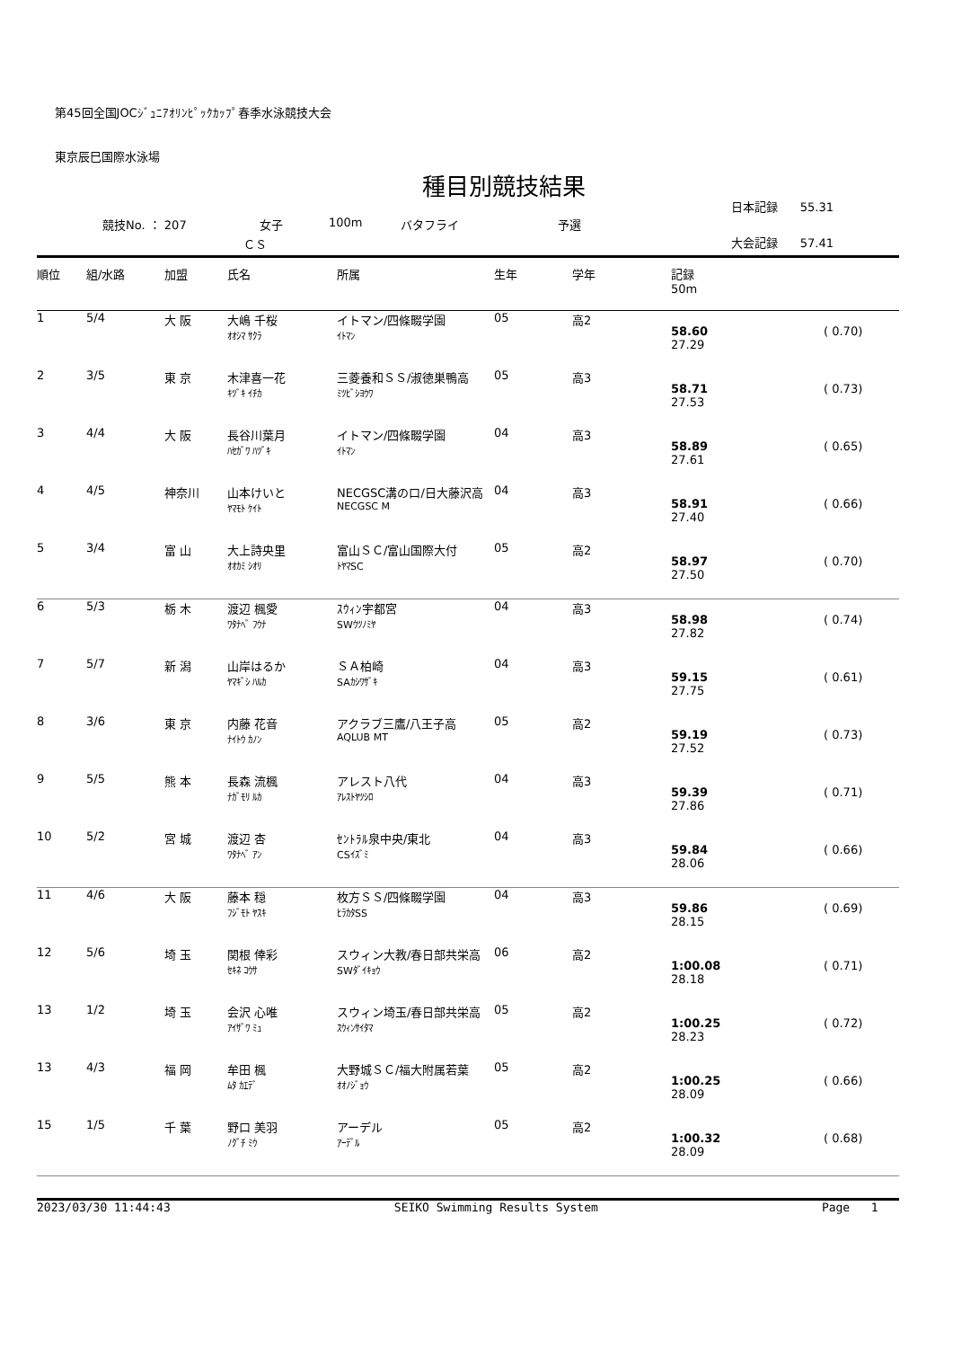第45回全国JOCｼﾞｭﾆｱｵﾘﾝﾋﾟｯｸｶｯﾌﾟ春季水泳競技大会
東京辰巳国際水泳場
種目別競技結果
競技No. ： 207 女子 100m バタフライ 予選
ＣＳ
日本記録 55.31
大会記録 57.41
| 順位 | 組/水路 | 加盟 | 氏名 | 所属 | 生年 | 学年 | 記録 50m | |
| --- | --- | --- | --- | --- | --- | --- | --- | --- |
| 1 | 5/4 | 大 阪 | 大嶋 千桜 ｵｵｼﾏ ｻｸﾗ | イトマン/四條畷学園 ｲﾄﾏﾝ | 05 | 高2 | 58.60 27.29 | ( 0.70) |
| 2 | 3/5 | 東 京 | 木津喜一花 ｷﾂﾞｷ ｲﾁｶ | 三菱養和ＳＳ/淑徳巣鴨高 ﾐﾂﾋﾞｼﾖｳﾜ | 05 | 高3 | 58.71 27.53 | ( 0.73) |
| 3 | 4/4 | 大 阪 | 長谷川葉月 ﾊｾｶﾞﾜ ﾊﾂﾞｷ | イトマン/四條畷学園 ｲﾄﾏﾝ | 04 | 高3 | 58.89 27.61 | ( 0.65) |
| 4 | 4/5 | 神奈川 | 山本けいと ﾔﾏﾓﾄ ｹｲﾄ | NECGSC溝の口/日大藤沢高 NECGSC M | 04 | 高3 | 58.91 27.40 | ( 0.66) |
| 5 | 3/4 | 富 山 | 大上詩央里 ｵｵｶﾐ ｼｵﾘ | 富山ＳＣ/富山国際大付 ﾄﾔﾏSC | 05 | 高2 | 58.97 27.50 | ( 0.70) |
| 6 | 5/3 | 栃 木 | 渡辺 楓愛 ﾜﾀﾅﾍﾞ ﾌｳﾅ | ｽｳｨﾝ宇都宮 SWｳﾂﾉﾐﾔ | 04 | 高3 | 58.98 27.82 | ( 0.74) |
| 7 | 5/7 | 新 潟 | 山岸はるか ﾔﾏｷﾞｼ ﾊﾙｶ | ＳＡ柏崎 SAｶｼﾜｻﾞｷ | 04 | 高3 | 59.15 27.75 | ( 0.61) |
| 8 | 3/6 | 東 京 | 内藤 花音 ﾅｲﾄｳ ｶﾉﾝ | アクラブ三鷹/八王子高 AQLUB MT | 05 | 高2 | 59.19 27.52 | ( 0.73) |
| 9 | 5/5 | 熊 本 | 長森 流楓 ﾅｶﾞﾓﾘ ﾙｶ | アレスト八代 ｱﾚｽﾄﾔﾂｼﾛ | 04 | 高3 | 59.39 27.86 | ( 0.71) |
| 10 | 5/2 | 宮 城 | 渡辺 杏 ﾜﾀﾅﾍﾞ ｱﾝ | ｾﾝﾄﾗﾙ泉中央/東北 CSｲｽﾞﾐ | 04 | 高3 | 59.84 28.06 | ( 0.66) |
| 11 | 4/6 | 大 阪 | 藤本 穏 ﾌｼﾞﾓﾄ ﾔｽｷ | 枚方ＳＳ/四條畷学園 ﾋﾗｶﾀSS | 04 | 高3 | 59.86 28.15 | ( 0.69) |
| 12 | 5/6 | 埼 玉 | 関根 倖彩 ｾｷﾈ ｺｳｻ | スウィン大教/春日部共栄高 SWﾀﾞｲｷｮｳ | 06 | 高2 | 1:00.08 28.18 | ( 0.71) |
| 13 | 1/2 | 埼 玉 | 会沢 心唯 ｱｲｻﾞﾜ ﾐｭ | スウィン埼玉/春日部共栄高 ｽｳｨﾝｻｲﾀﾏ | 05 | 高2 | 1:00.25 28.23 | ( 0.72) |
| 13 | 4/3 | 福 岡 | 牟田 楓 ﾑﾀ ｶｴﾃﾞ | 大野城ＳＣ/福大附属若葉 ｵｵﾉｼﾞｮｳ | 05 | 高2 | 1:00.25 28.09 | ( 0.66) |
| 15 | 1/5 | 千 葉 | 野口 美羽 ﾉｸﾞﾁ ﾐｳ | アーデル ｱｰﾃﾞﾙ | 05 | 高2 | 1:00.32 28.09 | ( 0.68) |
2023/03/30 11:44:43 SEIKO Swimming Results System Page 1